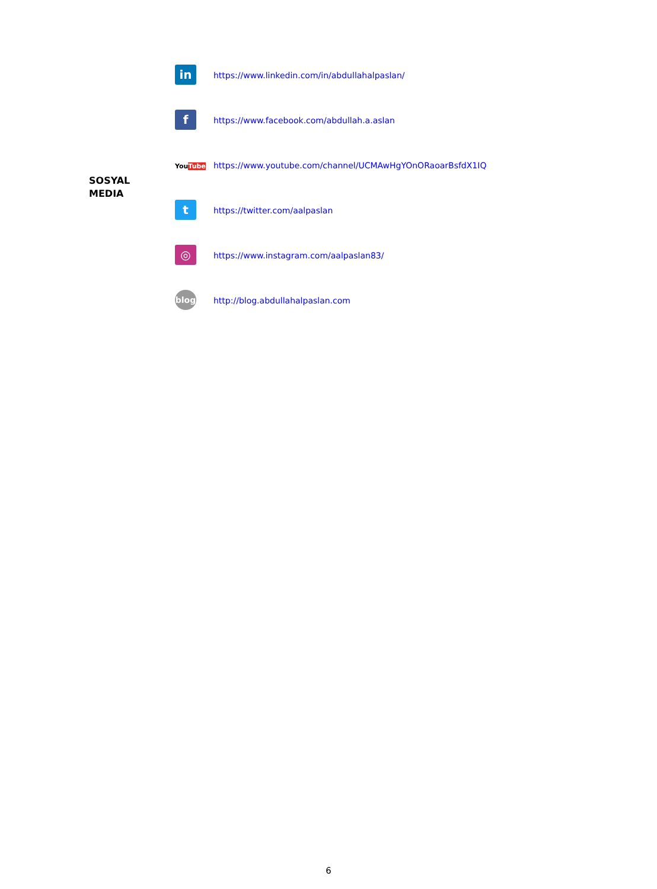| SOSYAL MEDIA | in | https://www.linkedin.com/in/abdullahalpaslan/ |
| | f | https://www.facebook.com/abdullah.a.aslan |
| | You Tube | https://www.youtube.com/channel/UCMAwHgYOnORaoarBsfdX1IQ |
| | t | https://twitter.com/aalpaslan |
| | ◎ | https://www.instagram.com/aalpaslan83/ |
| | blog | http://blog.abdullahalpaslan.com |
6